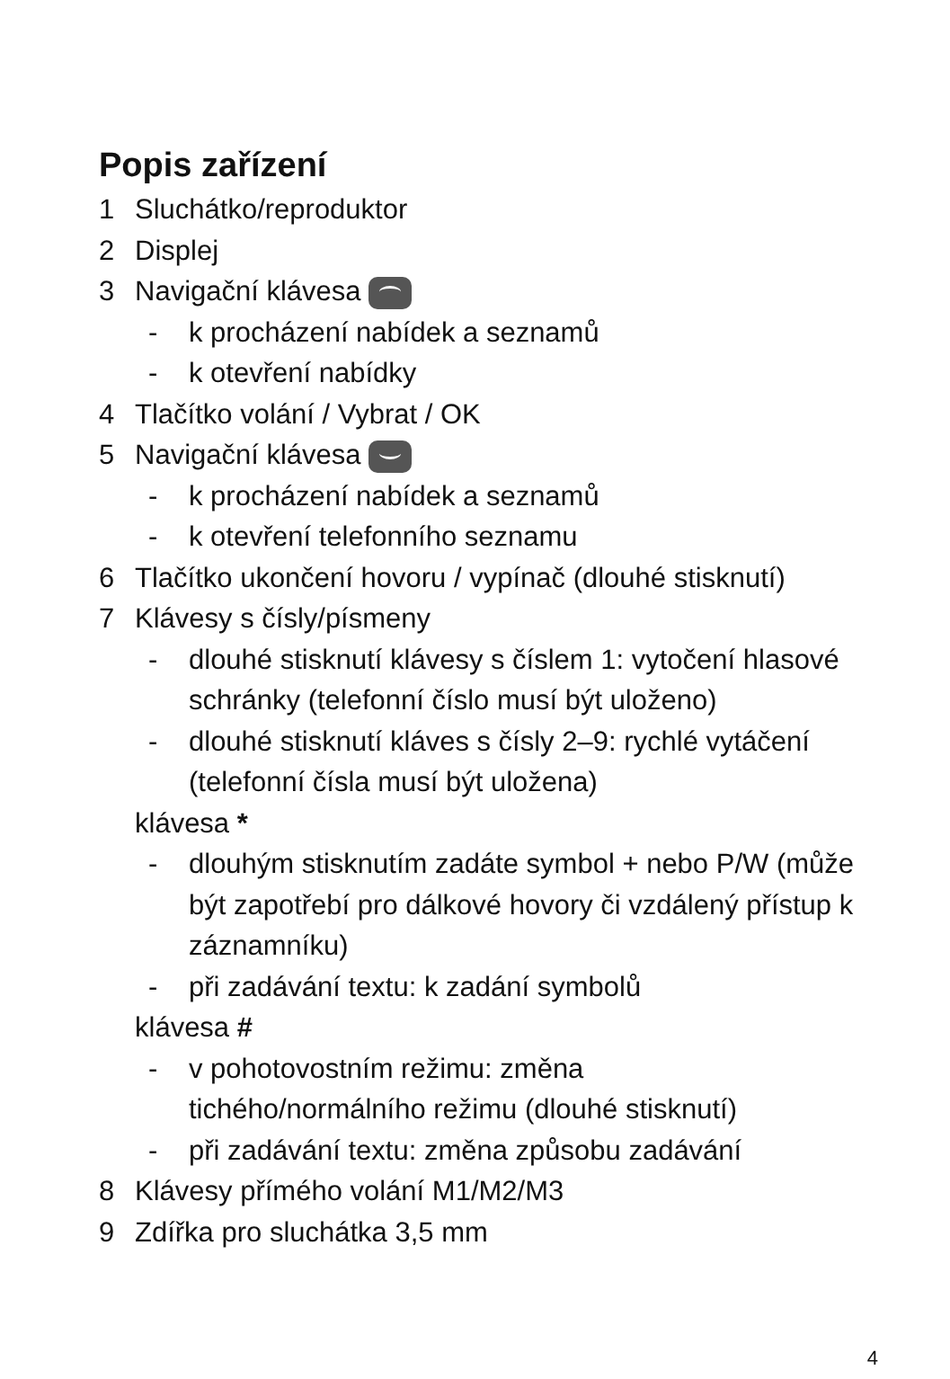Popis zařízení
1 Sluchátko/reproduktor
2 Displej
3 Navigační klávesa
- k procházení nabídek a seznamů
- k otevření nabídky
4 Tlačítko volání / Vybrat / OK
5 Navigační klávesa
- k procházení nabídek a seznamů
- k otevření telefonního seznamu
6 Tlačítko ukončení hovoru / vypínač (dlouhé stisknutí)
7 Klávesy s čísly/písmeny
- dlouhé stisknutí klávesy s číslem 1: vytočení hlasové schránky (telefonní číslo musí být uloženo)
- dlouhé stisknutí kláves s čísly 2–9: rychlé vytáčení (telefonní čísla musí být uložena)
klávesa *
- dlouhým stisknutím zadáte symbol + nebo P/W (může být zapotřebí pro dálkové hovory či vzdálený přístup k záznamníku)
- při zadávání textu: k zadání symbolů
klávesa #
- v pohotovostním režimu: změna
tichého/normálního režimu (dlouhé stisknutí)
- při zadávání textu: změna způsobu zadávání
8 Klávesy přímého volání M1/M2/M3
9 Zdířka pro sluchátka 3,5 mm
4